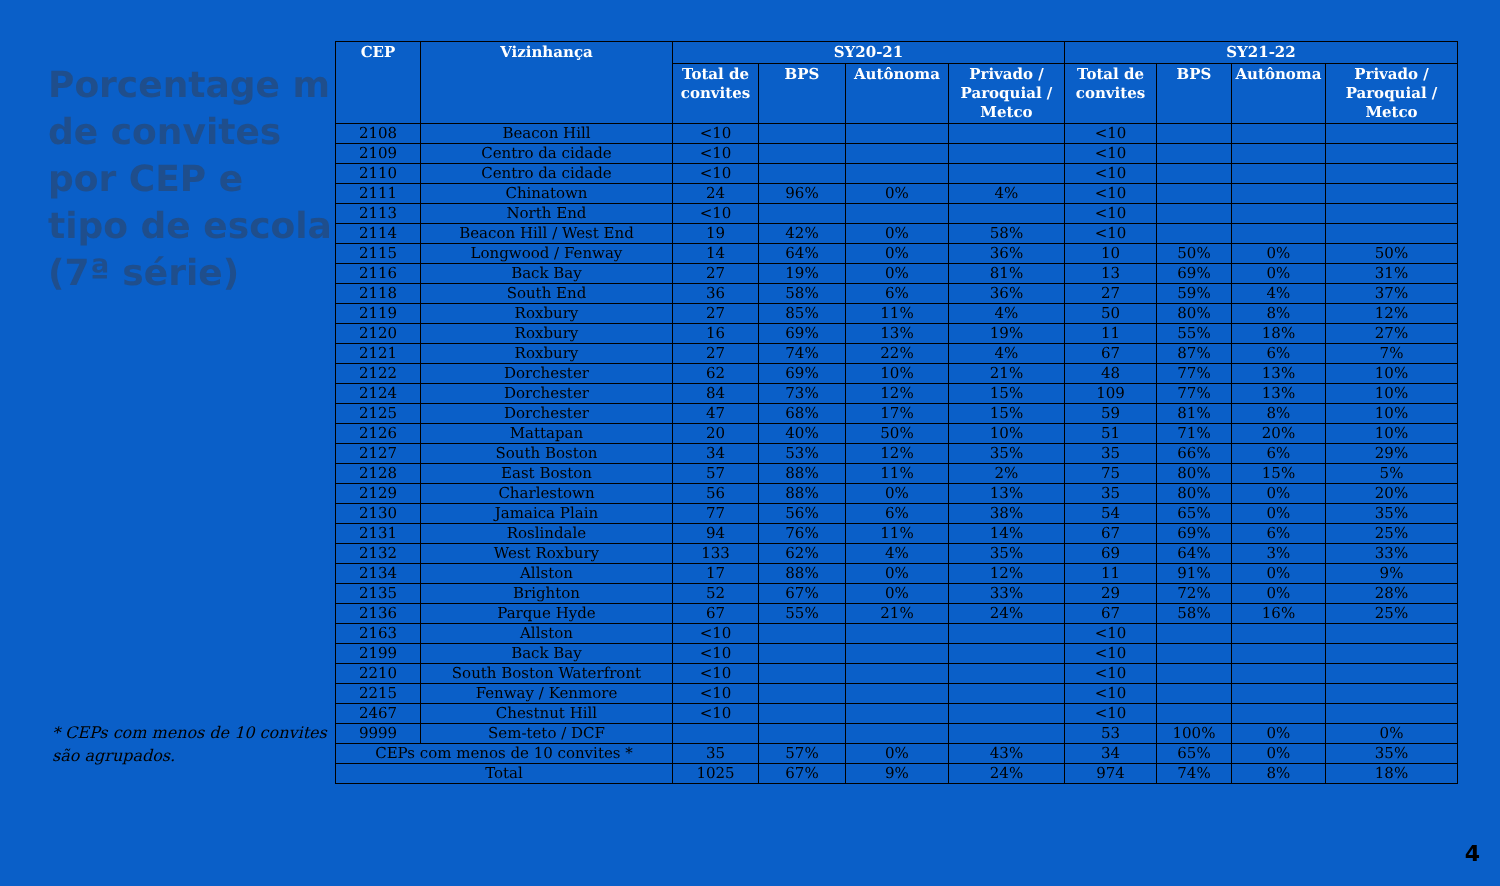Porcentage m de convites por CEP e tipo de escola (7ª série)
* CEPs com menos de 10 convites são agrupados.
| CEP | Vizinhança | SY20-21 | | | | SY21-22 | | | |
| --- | --- | --- | --- | --- | --- | --- | --- | --- | --- |
| | | Total de convites | BPS | Autônoma | Privado / Paroquial / Metco | Total de convites | BPS | Autônoma | Privado / Paroquial / Metco |
| 2108 | Beacon Hill | <10 | | | | <10 | | | |
| 2109 | Centro da cidade | <10 | | | | <10 | | | |
| 2110 | Centro da cidade | <10 | | | | <10 | | | |
| 2111 | Chinatown | 24 | 96% | 0% | 4% | <10 | | | |
| 2113 | North End | <10 | | | | <10 | | | |
| 2114 | Beacon Hill / West End | 19 | 42% | 0% | 58% | <10 | | | |
| 2115 | Longwood / Fenway | 14 | 64% | 0% | 36% | 10 | 50% | 0% | 50% |
| 2116 | Back Bay | 27 | 19% | 0% | 81% | 13 | 69% | 0% | 31% |
| 2118 | South End | 36 | 58% | 6% | 36% | 27 | 59% | 4% | 37% |
| 2119 | Roxbury | 27 | 85% | 11% | 4% | 50 | 80% | 8% | 12% |
| 2120 | Roxbury | 16 | 69% | 13% | 19% | 11 | 55% | 18% | 27% |
| 2121 | Roxbury | 27 | 74% | 22% | 4% | 67 | 87% | 6% | 7% |
| 2122 | Dorchester | 62 | 69% | 10% | 21% | 48 | 77% | 13% | 10% |
| 2124 | Dorchester | 84 | 73% | 12% | 15% | 109 | 77% | 13% | 10% |
| 2125 | Dorchester | 47 | 68% | 17% | 15% | 59 | 81% | 8% | 10% |
| 2126 | Mattapan | 20 | 40% | 50% | 10% | 51 | 71% | 20% | 10% |
| 2127 | South Boston | 34 | 53% | 12% | 35% | 35 | 66% | 6% | 29% |
| 2128 | East Boston | 57 | 88% | 11% | 2% | 75 | 80% | 15% | 5% |
| 2129 | Charlestown | 56 | 88% | 0% | 13% | 35 | 80% | 0% | 20% |
| 2130 | Jamaica Plain | 77 | 56% | 6% | 38% | 54 | 65% | 0% | 35% |
| 2131 | Roslindale | 94 | 76% | 11% | 14% | 67 | 69% | 6% | 25% |
| 2132 | West Roxbury | 133 | 62% | 4% | 35% | 69 | 64% | 3% | 33% |
| 2134 | Allston | 17 | 88% | 0% | 12% | 11 | 91% | 0% | 9% |
| 2135 | Brighton | 52 | 67% | 0% | 33% | 29 | 72% | 0% | 28% |
| 2136 | Parque Hyde | 67 | 55% | 21% | 24% | 67 | 58% | 16% | 25% |
| 2163 | Allston | <10 | | | | <10 | | | |
| 2199 | Back Bay | <10 | | | | <10 | | | |
| 2210 | South Boston Waterfront | <10 | | | | <10 | | | |
| 2215 | Fenway / Kenmore | <10 | | | | <10 | | | |
| 2467 | Chestnut Hill | <10 | | | | <10 | | | |
| 9999 | Sem-teto / DCF | | | | | 53 | 100% | 0% | 0% |
| CEPs com menos de 10 convites * | | 35 | 57% | 0% | 43% | 34 | 65% | 0% | 35% |
| Total | | 1025 | 67% | 9% | 24% | 974 | 74% | 8% | 18% |
4